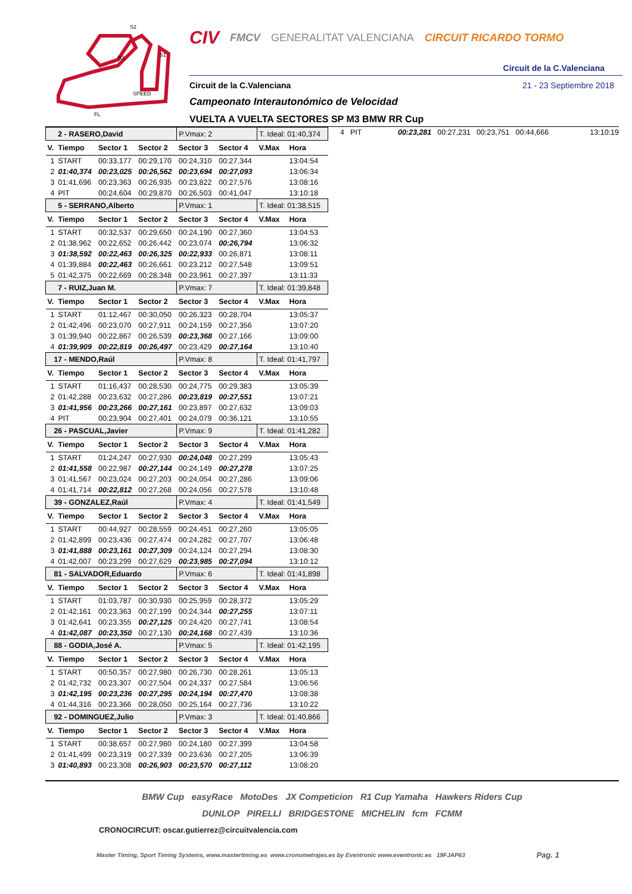S2
S1
S3
SPEED
FL
CIV FMCV GENERALITAT VALENCIANA CIRCUIT RICARDO TORMO
Circuit de la C.Valenciana
Circuit de la C.Valenciana 21 - 23 Septiembre 2018
Campeonato Interautonómico de Velocidad
VUELTA A VUELTA SECTORES SP M3 BMW RR Cup
| 2 - RASERO,David | | | | P.Vmax: 2 | | T. Ideal: 01:40,374 | |
| V. | Tiempo | Sector 1 | Sector 2 | Sector 3 | Sector 4 | V.Max | Hora |
| 1 | START | 00:33,177 | 00:29,170 | 00:24,310 | 00:27,344 | | 13:04:54 |
| 2 | 01:40,374 | 00:23,025 | 00:26,562 | 00:23,694 | 00:27,093 | | 13:06:34 |
| 3 | 01:41,696 | 00:23,363 | 00:26,935 | 00:23,822 | 00:27,576 | | 13:08:16 |
| 4 | PIT | 00:24,604 | 00:29,870 | 00:26,503 | 00:41,047 | | 13:10:18 |
| 5 - SERRANO,Alberto | | | | P.Vmax: 1 | | T. Ideal: 01:38,515 | |
| V. | Tiempo | Sector 1 | Sector 2 | Sector 3 | Sector 4 | V.Max | Hora |
| 1 | START | 00:32,537 | 00:29,650 | 00:24,190 | 00:27,360 | | 13:04:53 |
| 2 | 01:38,962 | 00:22,652 | 00:26,442 | 00:23,074 | 00:26,794 | | 13:06:32 |
| 3 | 01:38,592 | 00:22,463 | 00:26,325 | 00:22,933 | 00:26,871 | | 13:08:11 |
| 4 | 01:39,884 | 00:22,463 | 00:26,661 | 00:23,212 | 00:27,548 | | 13:09:51 |
| 5 | 01:42,375 | 00:22,669 | 00:28,348 | 00:23,961 | 00:27,397 | | 13:11:33 |
| 7 - RUIZ,Juan M. | | | | P.Vmax: 7 | | T. Ideal: 01:39,848 | |
| V. | Tiempo | Sector 1 | Sector 2 | Sector 3 | Sector 4 | V.Max | Hora |
| 1 | START | 01:12,467 | 00:30,050 | 00:26,323 | 00:28,704 | | 13:05:37 |
| 2 | 01:42,496 | 00:23,070 | 00:27,911 | 00:24,159 | 00:27,356 | | 13:07:20 |
| 3 | 01:39,940 | 00:22,867 | 00:26,539 | 00:23,368 | 00:27,166 | | 13:09:00 |
| 4 | 01:39,909 | 00:22,819 | 00:26,497 | 00:23,429 | 00:27,164 | | 13:10:40 |
| 17 - MENDO,Raúl | | | | P.Vmax: 8 | | T. Ideal: 01:41,797 | |
| V. | Tiempo | Sector 1 | Sector 2 | Sector 3 | Sector 4 | V.Max | Hora |
| 1 | START | 01:16,437 | 00:28,530 | 00:24,775 | 00:29,383 | | 13:05:39 |
| 2 | 01:42,288 | 00:23,632 | 00:27,286 | 00:23,819 | 00:27,551 | | 13:07:21 |
| 3 | 01:41,956 | 00:23,266 | 00:27,161 | 00:23,897 | 00:27,632 | | 13:09:03 |
| 4 | PIT | 00:23,904 | 00:27,401 | 00:24,079 | 00:36,121 | | 13:10:55 |
| 26 - PASCUAL,Javier | | | | P.Vmax: 9 | | T. Ideal: 01:41,282 | |
| V. | Tiempo | Sector 1 | Sector 2 | Sector 3 | Sector 4 | V.Max | Hora |
| 1 | START | 01:24,247 | 00:27,930 | 00:24,048 | 00:27,299 | | 13:05:43 |
| 2 | 01:41,558 | 00:22,987 | 00:27,144 | 00:24,149 | 00:27,278 | | 13:07:25 |
| 3 | 01:41,567 | 00:23,024 | 00:27,203 | 00:24,054 | 00:27,286 | | 13:09:06 |
| 4 | 01:41,714 | 00:22,812 | 00:27,268 | 00:24,056 | 00:27,578 | | 13:10:48 |
| 39 - GONZALEZ,Raúl | | | | P.Vmax: 4 | | T. Ideal: 01:41,549 | |
| V. | Tiempo | Sector 1 | Sector 2 | Sector 3 | Sector 4 | V.Max | Hora |
| 1 | START | 00:44,927 | 00:28,559 | 00:24,451 | 00:27,260 | | 13:05:05 |
| 2 | 01:42,899 | 00:23,436 | 00:27,474 | 00:24,282 | 00:27,707 | | 13:06:48 |
| 3 | 01:41,888 | 00:23,161 | 00:27,309 | 00:24,124 | 00:27,294 | | 13:08:30 |
| 4 | 01:42,007 | 00:23,299 | 00:27,629 | 00:23,985 | 00:27,094 | | 13:10:12 |
| 81 - SALVADOR,Eduardo | | | | P.Vmax: 6 | | T. Ideal: 01:41,898 | |
| V. | Tiempo | Sector 1 | Sector 2 | Sector 3 | Sector 4 | V.Max | Hora |
| 1 | START | 01:03,787 | 00:30,930 | 00:25,959 | 00:28,372 | | 13:05:29 |
| 2 | 01:42,161 | 00:23,363 | 00:27,199 | 00:24,344 | 00:27,255 | | 13:07:11 |
| 3 | 01:42,641 | 00:23,355 | 00:27,125 | 00:24,420 | 00:27,741 | | 13:08:54 |
| 4 | 01:42,087 | 00:23,350 | 00:27,130 | 00:24,168 | 00:27,439 | | 13:10:36 |
| 88 - GODIA,José A. | | | | P.Vmax: 5 | | T. Ideal: 01:42,195 | |
| V. | Tiempo | Sector 1 | Sector 2 | Sector 3 | Sector 4 | V.Max | Hora |
| 1 | START | 00:50,357 | 00:27,980 | 00:26,730 | 00:28,261 | | 13:05:13 |
| 2 | 01:42,732 | 00:23,307 | 00:27,504 | 00:24,337 | 00:27,584 | | 13:06:56 |
| 3 | 01:42,195 | 00:23,236 | 00:27,295 | 00:24,194 | 00:27,470 | | 13:08:38 |
| 4 | 01:44,316 | 00:23,366 | 00:28,050 | 00:25,164 | 00:27,736 | | 13:10:22 |
| 92 - DOMINGUEZ,Julio | | | | P.Vmax: 3 | | T. Ideal: 01:40,866 | |
| V. | Tiempo | Sector 1 | Sector 2 | Sector 3 | Sector 4 | V.Max | Hora |
| 1 | START | 00:38,657 | 00:27,980 | 00:24,180 | 00:27,399 | | 13:04:58 |
| 2 | 01:41,499 | 00:23,319 | 00:27,339 | 00:23,636 | 00:27,205 | | 13:06:39 |
| 3 | 01:40,893 | 00:23,308 | 00:26,903 | 00:23,570 | 00:27,112 | | 13:08:20 |
4 PIT 00:23,281 00:27,231 00:23,751 00:44,666 13:10:19
BMW Cup easyRace MotoDes JX Competicion R1 Cup Yamaha Hawkers Riders Cup
DUNLOP PIRELLI BRIDGESTONE MICHELIN fcm FCMM
CRONOCIRCUIT: oscar.gutierrez@circuitvalencia.com
Master Timing, Sport Timing Systems, www.mastertiming.es www.cronometrajes.es by Eventronic www.eventronic.es 19FJAP63 Pag. 1